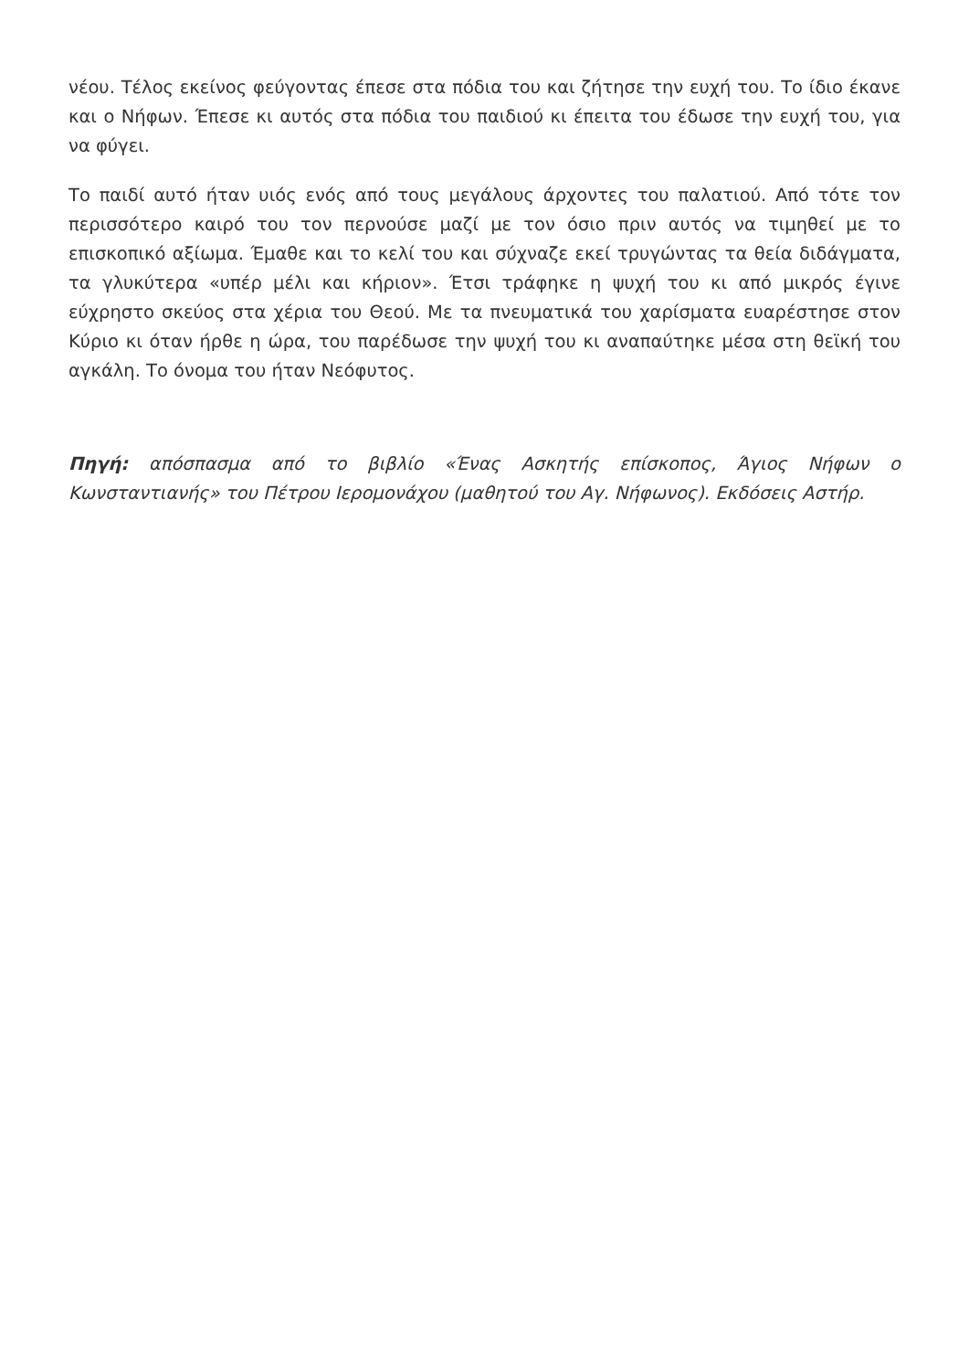νέου. Τέλος εκείνος φεύγοντας έπεσε στα πόδια του και ζήτησε την ευχή του. Το ίδιο έκανε και ο Νήφων. Έπεσε κι αυτός στα πόδια του παιδιού κι έπειτα του έδωσε την ευχή του, για να φύγει.
Το παιδί αυτό ήταν υιός ενός από τους μεγάλους άρχοντες του παλατιού. Από τότε τον περισσότερο καιρό του τον περνούσε μαζί με τον όσιο πριν αυτός να τιμηθεί με το επισκοπικό αξίωμα. Έμαθε και το κελί του και σύχναζε εκεί τρυγώντας τα θεία διδάγματα, τα γλυκύτερα «υπέρ μέλι και κήριον». Έτσι τράφηκε η ψυχή του κι από μικρός έγινε εύχρηστο σκεύος στα χέρια του Θεού. Με τα πνευματικά του χαρίσματα ευαρέστησε στον Κύριο κι όταν ήρθε η ώρα, του παρέδωσε την ψυχή του κι αναπαύτηκε μέσα στη θεϊκή του αγκάλη. Το όνομα του ήταν Νεόφυτος.
Πηγή: απόσπασμα από το βιβλίο «Ένας Ασκητής επίσκοπος, Άγιος Νήφων ο Κωνσταντιανής» του Πέτρου Ιερομονάχου (μαθητού του Αγ. Νήφωνος). Εκδόσεις Αστήρ.